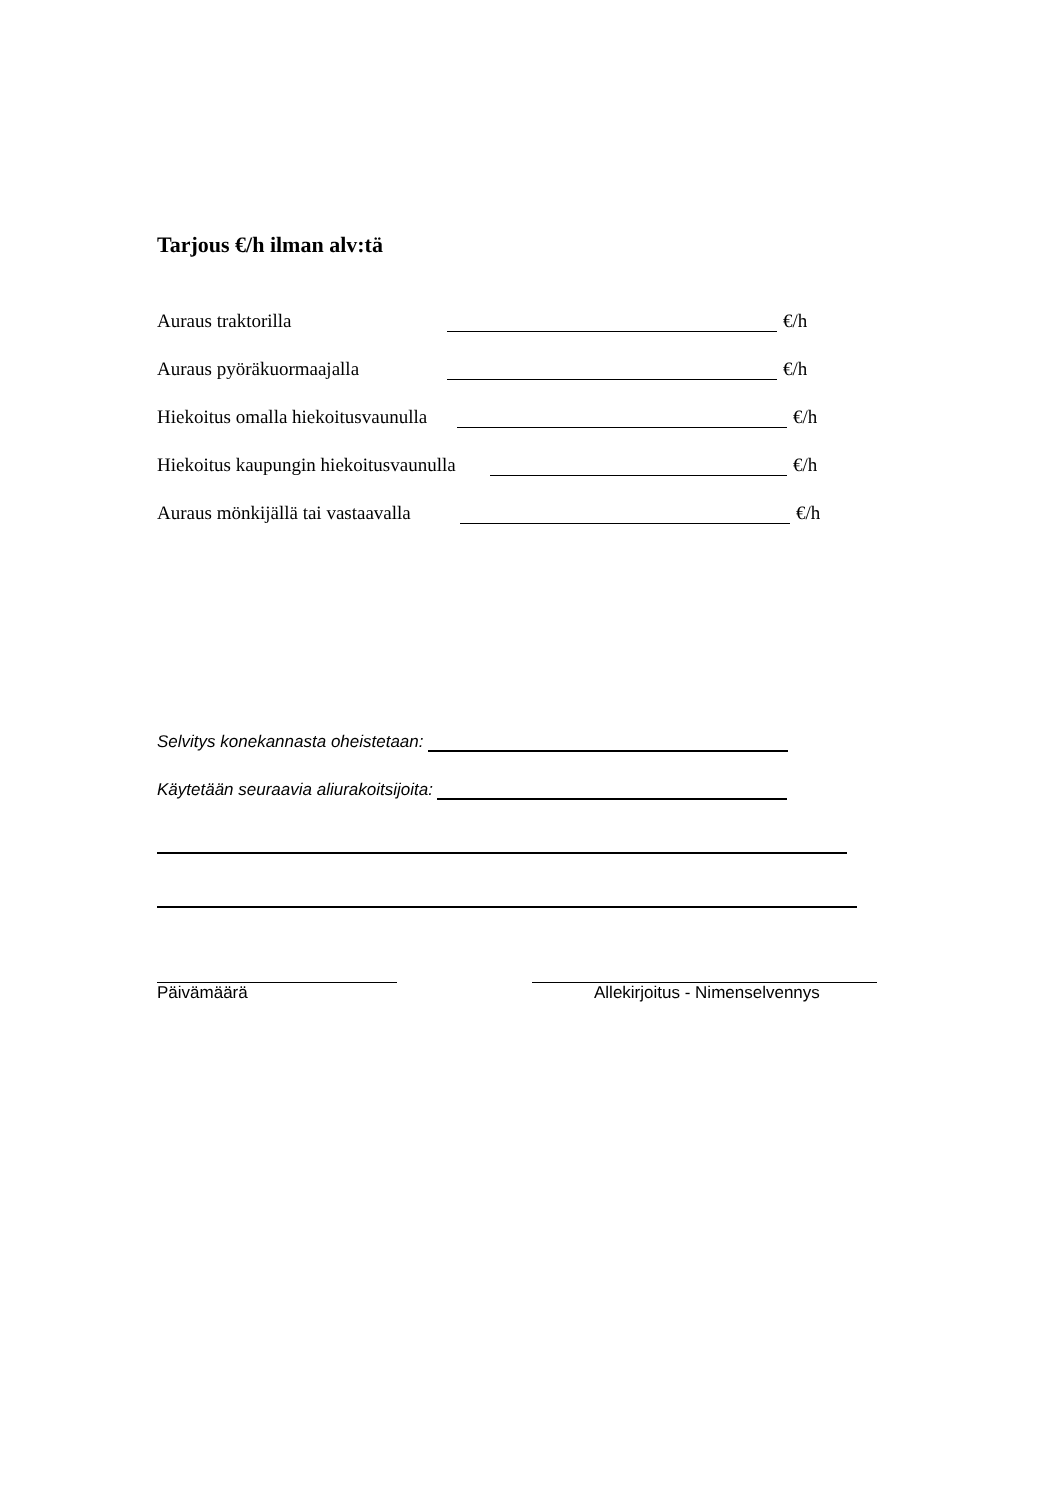Tarjous €/h ilman alv:tä
Auraus traktorilla €/h
Auraus pyöräkuormaajalla €/h
Hiekoitus omalla hiekoitusvaunulla €/h
Hiekoitus kaupungin hiekoitusvaunulla €/h
Auraus mönkijällä tai vastaavalla €/h
Selvitys konekannasta oheistetaan:
Käytetään seuraavia aliurakoitsijoita:
Päivämäärä Allekirjoitus - Nimenselvennys